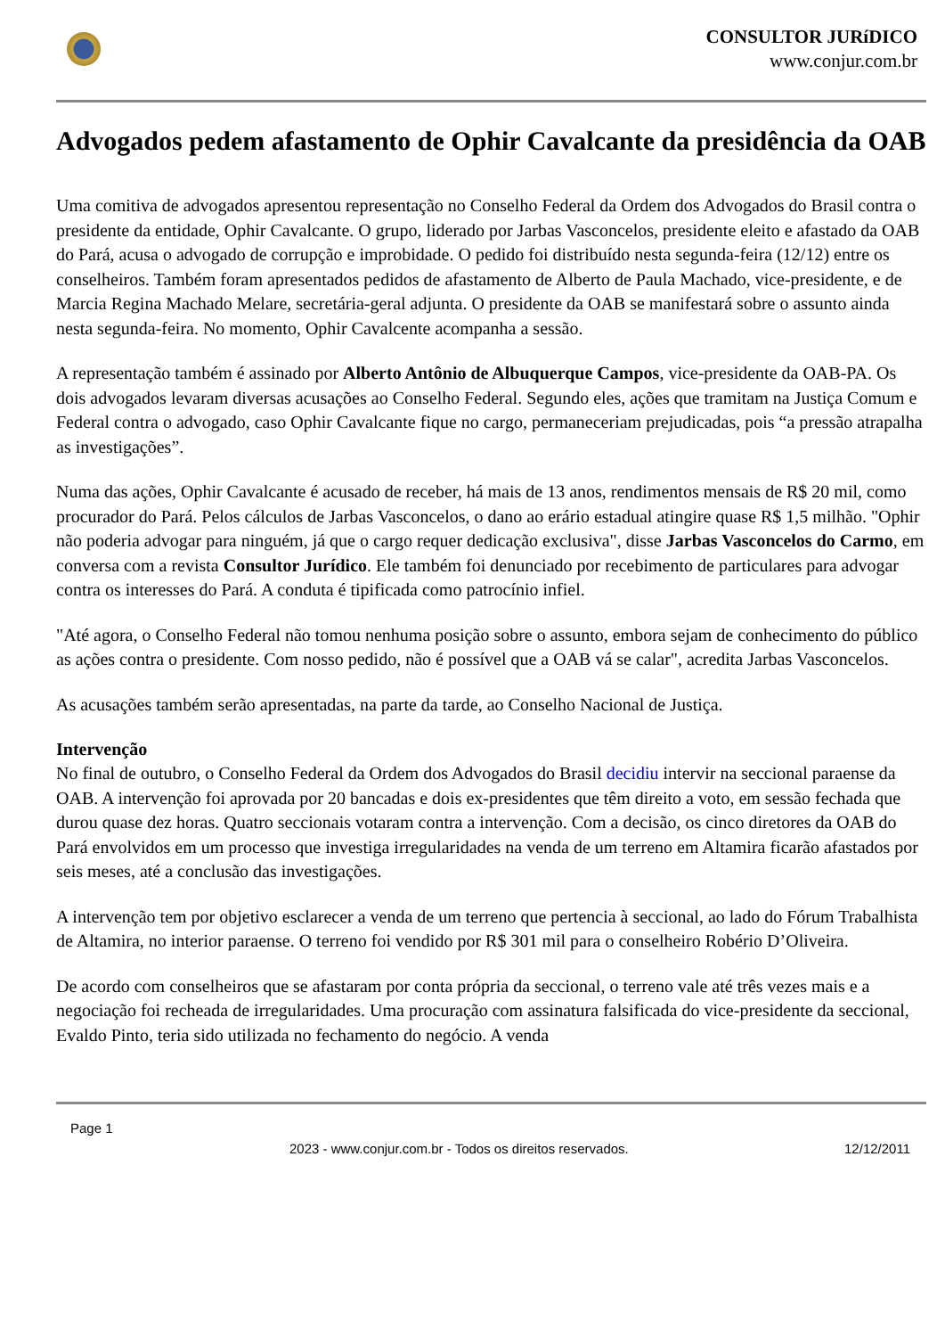CONSULTOR JURíDICO
www.conjur.com.br
Advogados pedem afastamento de Ophir Cavalcante da presidência da OAB
Uma comitiva de advogados apresentou representação no Conselho Federal da Ordem dos Advogados do Brasil contra o presidente da entidade, Ophir Cavalcante. O grupo, liderado por Jarbas Vasconcelos, presidente eleito e afastado da OAB do Pará, acusa o advogado de corrupção e improbidade. O pedido foi distribuído nesta segunda-feira (12/12) entre os conselheiros. Também foram apresentados pedidos de afastamento de Alberto de Paula Machado, vice-presidente, e de Marcia Regina Machado Melare, secretária-geral adjunta. O presidente da OAB se manifestará sobre o assunto ainda nesta segunda-feira. No momento, Ophir Cavalcente acompanha a sessão.
A representação também é assinado por Alberto Antônio de Albuquerque Campos, vice-presidente da OAB-PA. Os dois advogados levaram diversas acusações ao Conselho Federal. Segundo eles, ações que tramitam na Justiça Comum e Federal contra o advogado, caso Ophir Cavalcante fique no cargo, permaneceriam prejudicadas, pois “a pressão atrapalha as investigações”.
Numa das ações, Ophir Cavalcante é acusado de receber, há mais de 13 anos, rendimentos mensais de R$ 20 mil, como procurador do Pará. Pelos cálculos de Jarbas Vasconcelos, o dano ao erário estadual atingire quase R$ 1,5 milhão. "Ophir não poderia advogar para ninguém, já que o cargo requer dedicação exclusiva", disse Jarbas Vasconcelos do Carmo, em conversa com a revista Consultor Jurídico. Ele também foi denunciado por recebimento de particulares para advogar contra os interesses do Pará. A conduta é tipificada como patrocínio infiel.
"Até agora, o Conselho Federal não tomou nenhuma posição sobre o assunto, embora sejam de conhecimento do público as ações contra o presidente. Com nosso pedido, não é possível que a OAB vá se calar", acredita Jarbas Vasconcelos.
As acusações também serão apresentadas, na parte da tarde, ao Conselho Nacional de Justiça.
Intervenção
No final de outubro, o Conselho Federal da Ordem dos Advogados do Brasil decidiu intervir na seccional paraense da OAB. A intervenção foi aprovada por 20 bancadas e dois ex-presidentes que têm direito a voto, em sessão fechada que durou quase dez horas. Quatro seccionais votaram contra a intervenção. Com a decisão, os cinco diretores da OAB do Pará envolvidos em um processo que investiga irregularidades na venda de um terreno em Altamira ficarão afastados por seis meses, até a conclusão das investigações.
A intervenção tem por objetivo esclarecer a venda de um terreno que pertencia à seccional, ao lado do Fórum Trabalhista de Altamira, no interior paraense. O terreno foi vendido por R$ 301 mil para o conselheiro Robério D’Oliveira.
De acordo com conselheiros que se afastaram por conta própria da seccional, o terreno vale até três vezes mais e a negociação foi recheada de irregularidades. Uma procuração com assinatura falsificada do vice-presidente da seccional, Evaldo Pinto, teria sido utilizada no fechamento do negócio. A venda
Page 1
2023 - www.conjur.com.br - Todos os direitos reservados. 12/12/2011